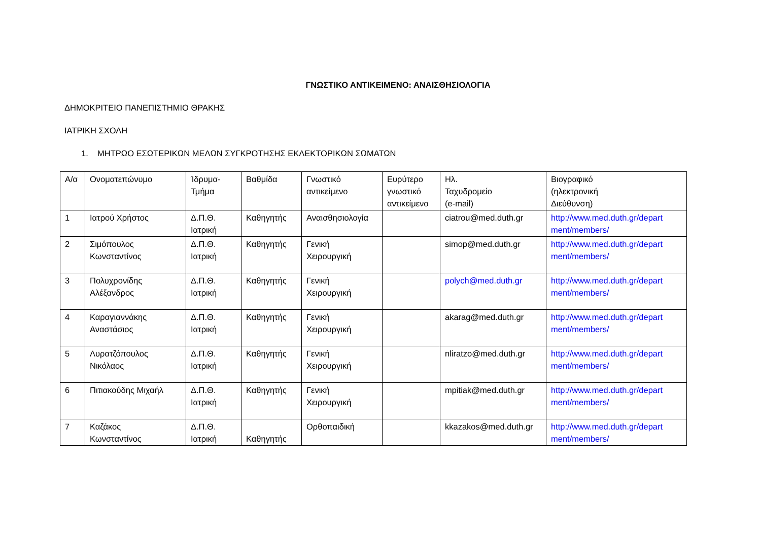ΓΝΩΣΤΙΚΟ ΑΝΤΙΚΕΙΜΕΝΟ: ΑΝΑΙΣΘΗΣΙΟΛΟΓΙΑ
ΔΗΜΟΚΡΙΤΕΙΟ ΠΑΝΕΠΙΣΤΗΜΙΟ ΘΡΑΚΗΣ
ΙΑΤΡΙΚΗ ΣΧΟΛΗ
1. ΜΗΤΡΩΟ ΕΣΩΤΕΡΙΚΩΝ ΜΕΛΩΝ ΣΥΓΚΡΟΤΗΣΗΣ ΕΚΛΕΚΤΟΡΙΚΩΝ ΣΩΜΑΤΩΝ
| Α/α | Ονοματεπώνυμο | Ίδρυμα- Τμήμα | Βαθμίδα | Γνωστικό αντικείμενο | Ευρύτερο γνωστικό αντικείμενο | Ηλ. Ταχυδρομείο (e-mail) | Βιογραφικό (ηλεκτρονική Διεύθυνση) |
| 1 | Ιατρού Χρήστος | Δ.Π.Θ. Ιατρική | Καθηγητής | Αναισθησιολογία | | ciatrou@med.duth.gr | http://www.med.duth.gr/depart ment/members/ |
| 2 | Σιμόπουλος Κωνσταντίνος | Δ.Π.Θ. Ιατρική | Καθηγητής | Γενική Χειρουργική | | simop@med.duth.gr | http://www.med.duth.gr/depart ment/members/ |
| 3 | Πολυχρονίδης Αλέξανδρος | Δ.Π.Θ. Ιατρική | Καθηγητής | Γενική Χειρουργική | | polych@med.duth.gr | http://www.med.duth.gr/depart ment/members/ |
| 4 | Καραγιαννάκης Αναστάσιος | Δ.Π.Θ. Ιατρική | Καθηγητής | Γενική Χειρουργική | | akarag@med.duth.gr | http://www.med.duth.gr/depart ment/members/ |
| 5 | Λυρατζόπουλος Νικόλαος | Δ.Π.Θ. Ιατρική | Καθηγητής | Γενική Χειρουργική | | nliratzo@med.duth.gr | http://www.med.duth.gr/depart ment/members/ |
| 6 | Πιτιακούδης Μιχαήλ | Δ.Π.Θ. Ιατρική | Καθηγητής | Γενική Χειρουργική | | mpitiak@med.duth.gr | http://www.med.duth.gr/depart ment/members/ |
| 7 | Καζάκος Κωνσταντίνος | Δ.Π.Θ. Ιατρική | Καθηγητής | Ορθοπαιδική | | kkazakos@med.duth.gr | http://www.med.duth.gr/depart ment/members/ |